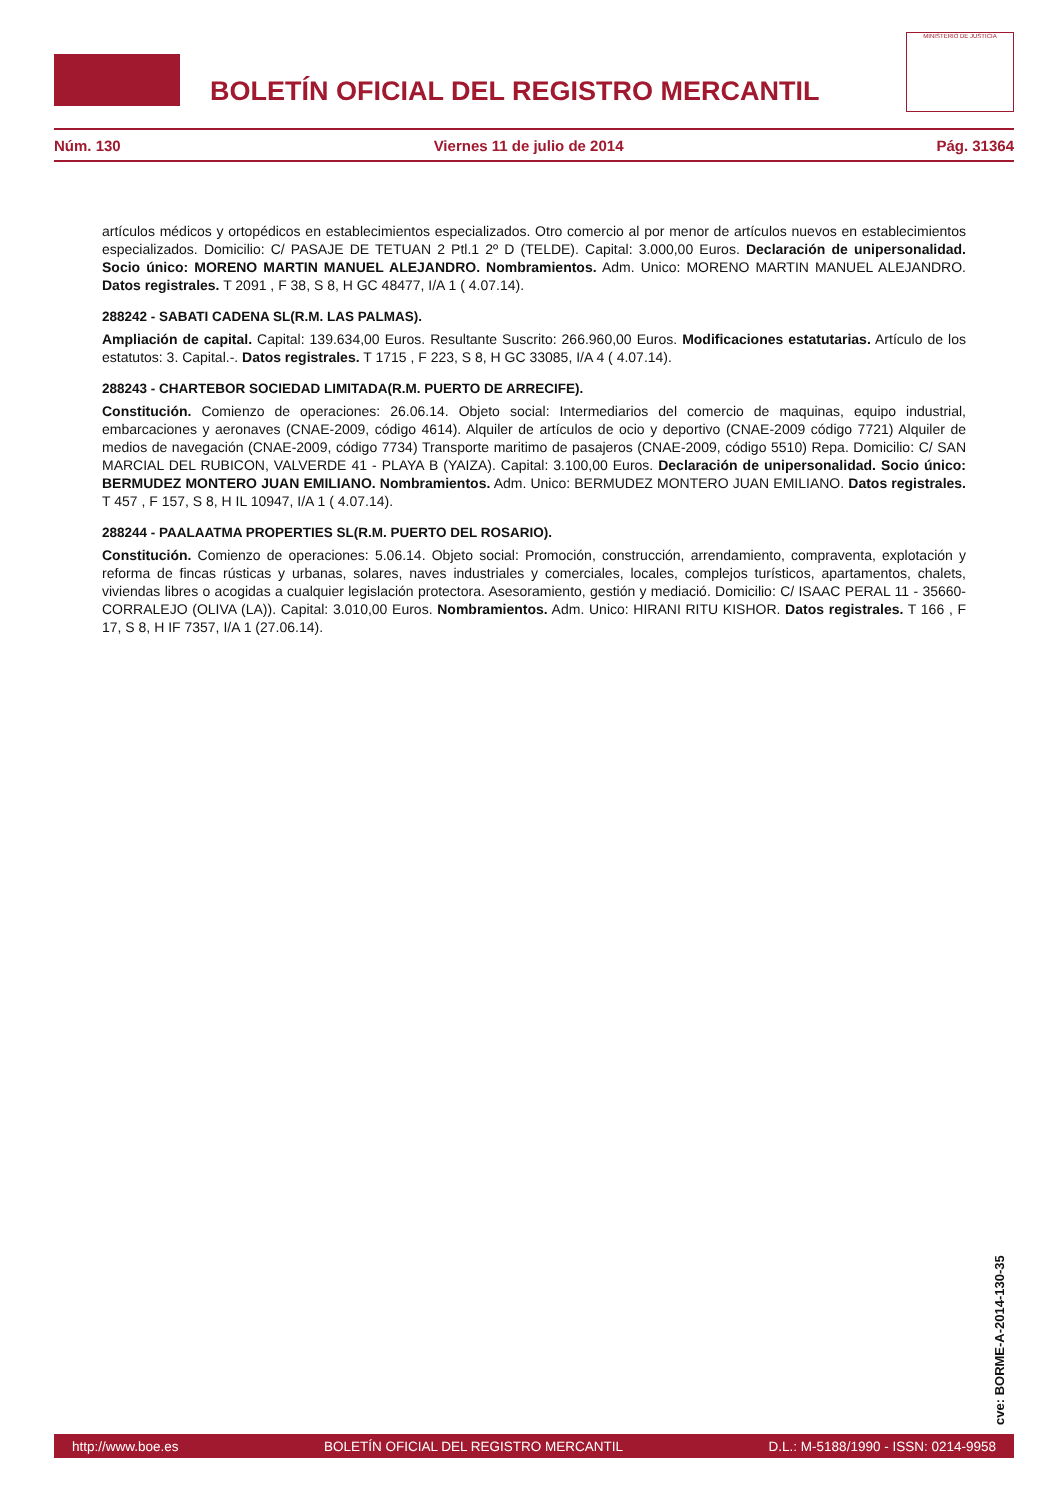BOLETÍN OFICIAL DEL REGISTRO MERCANTIL
MINISTERIO DE JUSTICIA
Núm. 130 Viernes 11 de julio de 2014 Pág. 31364
artículos médicos y ortopédicos en establecimientos especializados. Otro comercio al por menor de artículos nuevos en establecimientos especializados. Domicilio: C/ PASAJE DE TETUAN 2 Ptl.1 2º D (TELDE). Capital: 3.000,00 Euros. Declaración de unipersonalidad. Socio único: MORENO MARTIN MANUEL ALEJANDRO. Nombramientos. Adm. Unico: MORENO MARTIN MANUEL ALEJANDRO. Datos registrales. T 2091 , F 38, S 8, H GC 48477, I/A 1 ( 4.07.14).
288242 - SABATI CADENA SL(R.M. LAS PALMAS).
Ampliación de capital. Capital: 139.634,00 Euros. Resultante Suscrito: 266.960,00 Euros. Modificaciones estatutarias. Artículo de los estatutos: 3. Capital.-. Datos registrales. T 1715 , F 223, S 8, H GC 33085, I/A 4 ( 4.07.14).
288243 - CHARTEBOR SOCIEDAD LIMITADA(R.M. PUERTO DE ARRECIFE).
Constitución. Comienzo de operaciones: 26.06.14. Objeto social: Intermediarios del comercio de maquinas, equipo industrial, embarcaciones y aeronaves (CNAE-2009, código 4614). Alquiler de artículos de ocio y deportivo (CNAE-2009 código 7721) Alquiler de medios de navegación (CNAE-2009, código 7734) Transporte maritimo de pasajeros (CNAE-2009, código 5510) Repa. Domicilio: C/ SAN MARCIAL DEL RUBICON, VALVERDE 41 - PLAYA B (YAIZA). Capital: 3.100,00 Euros. Declaración de unipersonalidad. Socio único: BERMUDEZ MONTERO JUAN EMILIANO. Nombramientos. Adm. Unico: BERMUDEZ MONTERO JUAN EMILIANO. Datos registrales. T 457 , F 157, S 8, H IL 10947, I/A 1 ( 4.07.14).
288244 - PAALAATMA PROPERTIES SL(R.M. PUERTO DEL ROSARIO).
Constitución. Comienzo de operaciones: 5.06.14. Objeto social: Promoción, construcción, arrendamiento, compraventa, explotación y reforma de fincas rústicas y urbanas, solares, naves industriales y comerciales, locales, complejos turísticos, apartamentos, chalets, viviendas libres o acogidas a cualquier legislación protectora. Asesoramiento, gestión y mediació. Domicilio: C/ ISAAC PERAL 11 - 35660- CORRALEJO (OLIVA (LA)). Capital: 3.010,00 Euros. Nombramientos. Adm. Unico: HIRANI RITU KISHOR. Datos registrales. T 166 , F 17, S 8, H IF 7357, I/A 1 (27.06.14).
cve: BORME-A-2014-130-35
http://www.boe.es BOLETÍN OFICIAL DEL REGISTRO MERCANTIL D.L.: M-5188/1990 - ISSN: 0214-9958